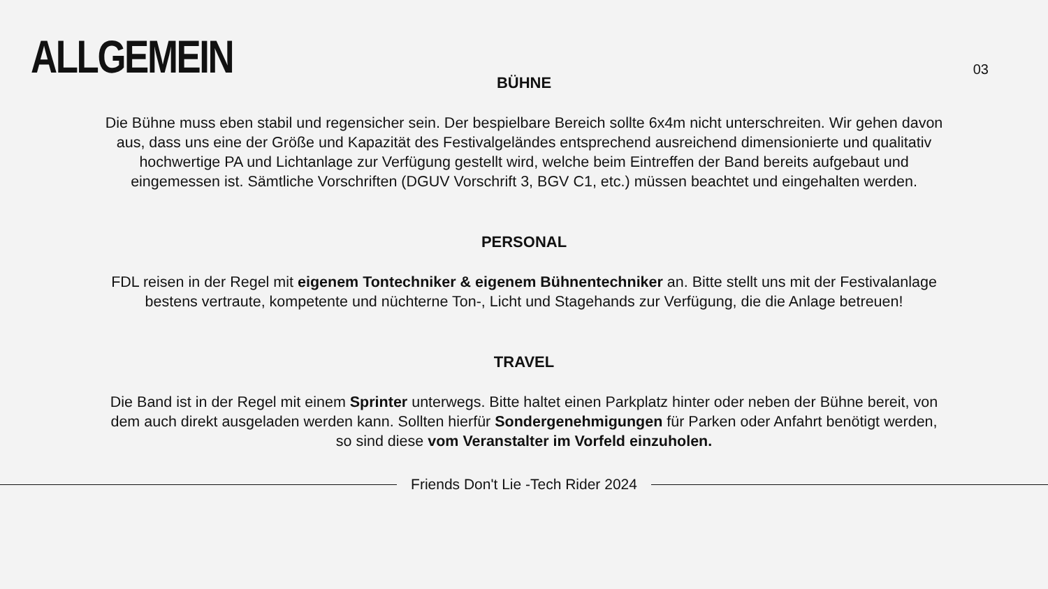ALLGEMEIN
03
BÜHNE
Die Bühne muss eben stabil und regensicher sein. Der bespielbare Bereich sollte 6x4m nicht unterschreiten. Wir gehen davon aus, dass uns eine der Größe und Kapazität des Festivalgeländes entsprechend ausreichend dimensionierte und qualitativ hochwertige PA und Lichtanlage zur Verfügung gestellt wird, welche beim Eintreffen der Band bereits aufgebaut und eingemessen ist. Sämtliche Vorschriften (DGUV Vorschrift 3, BGV C1, etc.) müssen beachtet und eingehalten werden.
PERSONAL
FDL reisen in der Regel mit eigenem Tontechniker & eigenem Bühnentechniker an. Bitte stellt uns mit der Festivalanlage bestens vertraute, kompetente und nüchterne Ton-, Licht und Stagehands zur Verfügung, die die Anlage betreuen!
TRAVEL
Die Band ist in der Regel mit einem Sprinter unterwegs. Bitte haltet einen Parkplatz hinter oder neben der Bühne bereit, von dem auch direkt ausgeladen werden kann. Sollten hierfür Sondergenehmigungen für Parken oder Anfahrt benötigt werden, so sind diese vom Veranstalter im Vorfeld einzuholen.
Friends Don't Lie -Tech Rider 2024